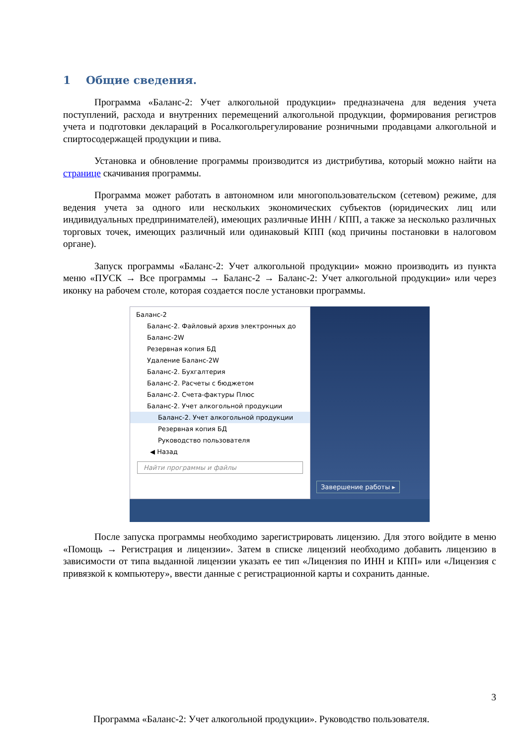1 Общие сведения.
Программа «Баланс-2: Учет алкогольной продукции» предназначена для ведения учета поступлений, расхода и внутренних перемещений алкогольной продукции, формирования регистров учета и подготовки деклараций в Росалкогольрегулирование розничными продавцами алкогольной и спиртосодержащей продукции и пива.
Установка и обновление программы производится из дистрибутива, который можно найти на странице скачивания программы.
Программа может работать в автономном или многопользовательском (сетевом) режиме, для ведения учета за одного или нескольких экономических субъектов (юридических лиц или индивидуальных предпринимателей), имеющих различные ИНН / КПП, а также за несколько различных торговых точек, имеющих различный или одинаковый КПП (код причины постановки в налоговом органе).
Запуск программы «Баланс-2: Учет алкогольной продукции» можно производить из пункта меню «ПУСК → Все программы → Баланс-2 → Баланс-2: Учет алкогольной продукции» или через иконку на рабочем столе, которая создается после установки программы.
Баланс-2
Баланс-2. Файловый архив электронных до
Баланс-2W
Резервная копия БД
Удаление Баланс-2W
Баланс-2. Бухгалтерия
Баланс-2. Расчеты с бюджетом
Баланс-2. Счета-фактуры Плюс
Баланс-2. Учет алкогольной продукции
Баланс-2. Учет алкогольной продукции
Резервная копия БД
Руководство пользователя
◀ Назад
Найти программы и файлы
Завершение работы ▸
После запуска программы необходимо зарегистрировать лицензию. Для этого войдите в меню «Помощь → Регистрация и лицензии». Затем в списке лицензий необходимо добавить лицензию в зависимости от типа выданной лицензии указать ее тип «Лицензия по ИНН и КПП» или «Лицензия с привязкой к компьютеру», ввести данные с регистрационной карты и сохранить данные.
3
Программа «Баланс-2: Учет алкогольной продукции». Руководство пользователя.